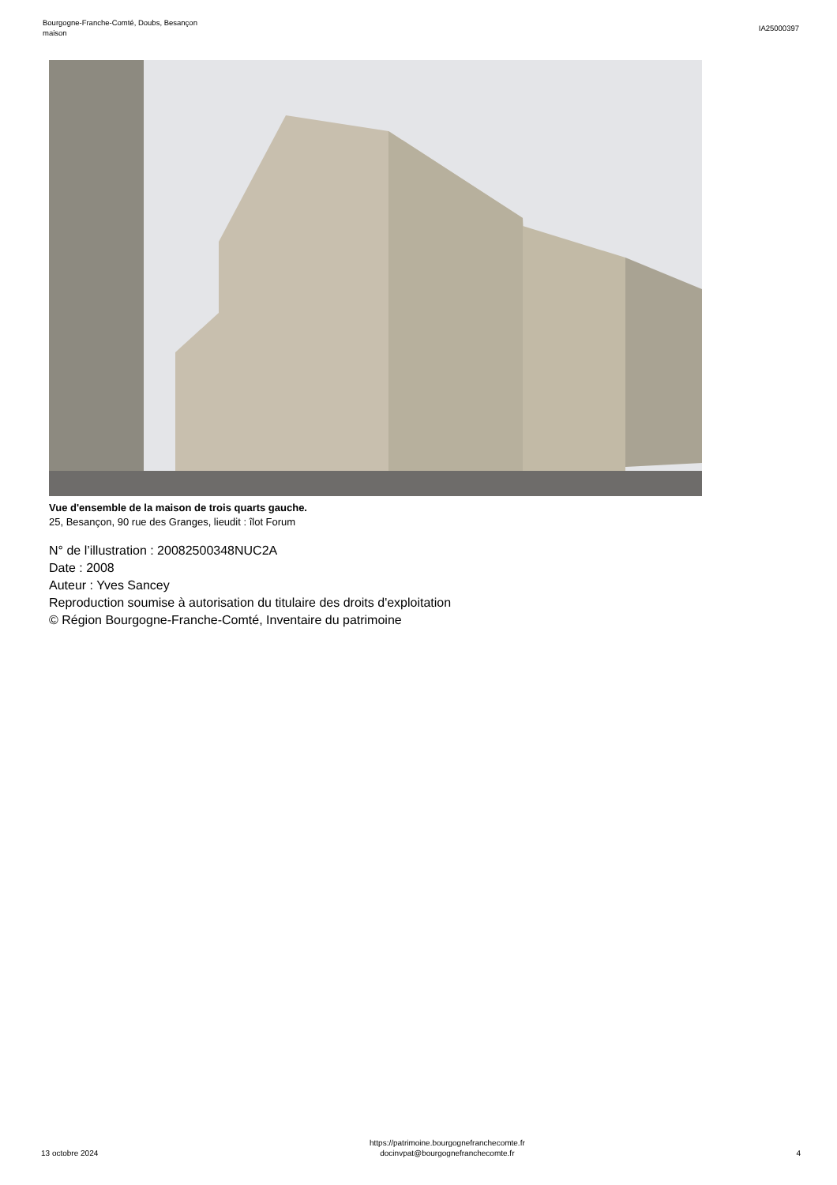Bourgogne-Franche-Comté, Doubs, Besançon
maison
IA25000397
Vue d'ensemble de la maison de trois quarts gauche.
25, Besançon, 90 rue des Granges, lieudit : îlot Forum
N° de l’illustration : 20082500348NUC2A
Date : 2008
Auteur : Yves Sancey
Reproduction soumise à autorisation du titulaire des droits d'exploitation
© Région Bourgogne-Franche-Comté, Inventaire du patrimoine
13 octobre 2024
https://patrimoine.bourgognefranchecomte.fr
docinvpat@bourgognefranchecomte.fr
4